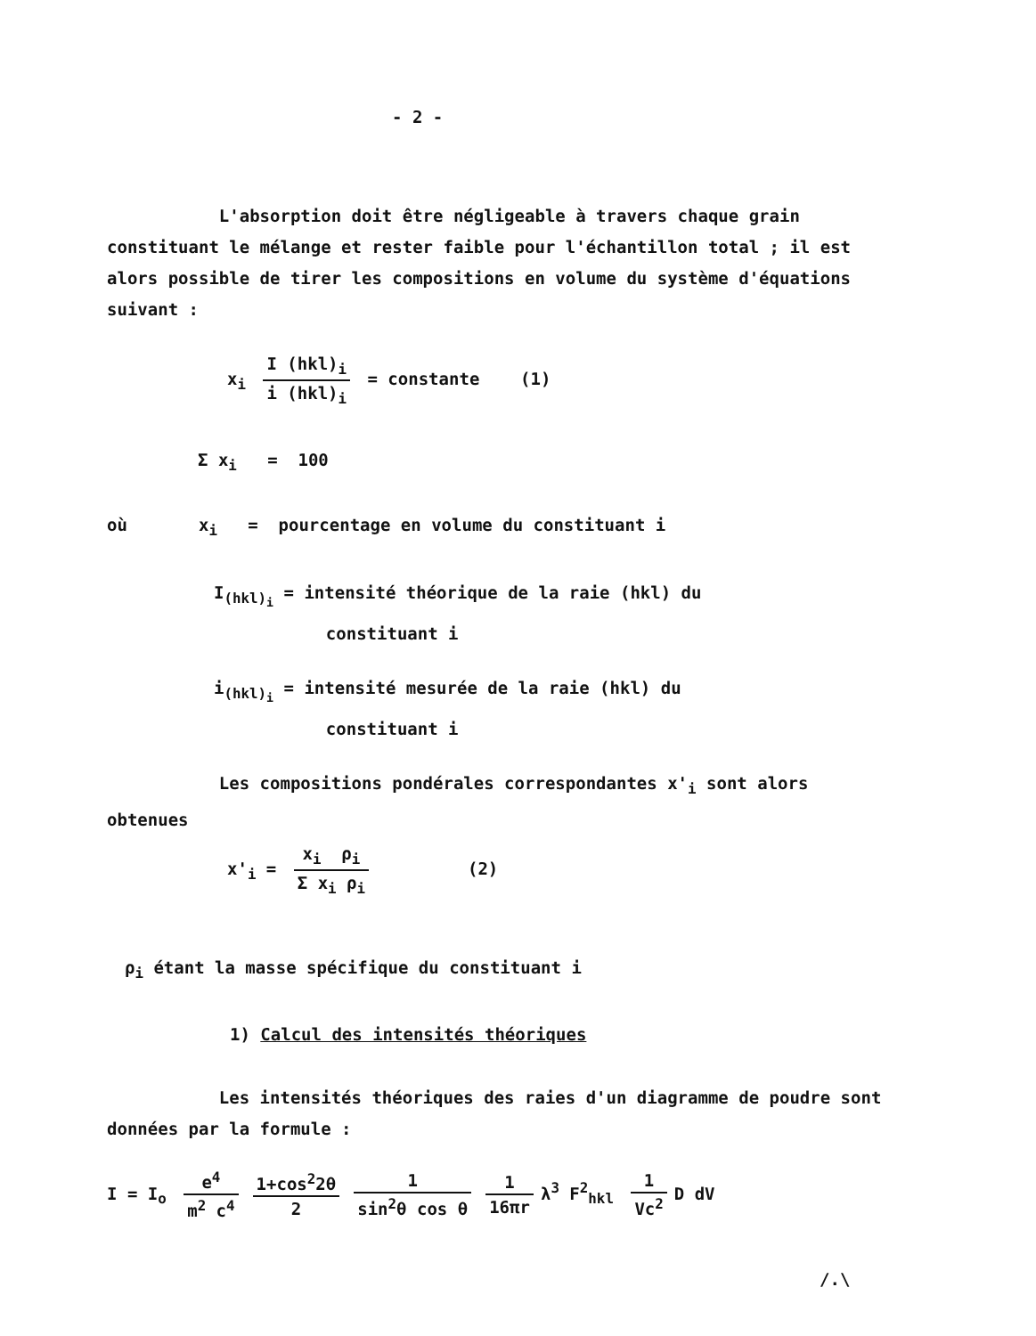- 2 -
L'absorption doit être négligeable à travers chaque grain constituant le mélange et rester faible pour l'échantillon total ; il est alors possible de tirer les compositions en volume du système d'équations suivant :
x<sub>i</sub> I (hkl)<sub>i</sub> i (hkl)<sub>i</sub> = constante (1)
Σ x<sub>i</sub> = 100
où x<sub>i</sub> = pourcentage en volume du constituant i
I<sub>(hkl)<sub>i</sub></sub> = intensité théorique de la raie (hkl) du
constituant i
i<sub>(hkl)<sub>i</sub></sub> = intensité mesurée de la raie (hkl) du
constituant i
Les compositions pondérales correspondantes x'<sub>i</sub> sont alors obtenues
x'<sub>i</sub> = x<sub>i</sub> ρ<sub>i</sub> Σ x<sub>i</sub> ρ<sub>i</sub> (2)
ρ<sub>i</sub> étant la masse spécifique du constituant i
1) Calcul des intensités théoriques
Les intensités théoriques des raies d'un diagramme de poudre sont données par la formule :
I = I<sub>o</sub> e<sup>4</sup> m<sup>2</sup> c<sup>4</sup> 1+cos<sup>2</sup>2θ 2 1 sin<sup>2</sup>θ cos θ 1 16πr λ<sup>3</sup> F<sup>2</sup><sub>hkl</sub> 1 Vc<sup>2</sup> D dV
/.\